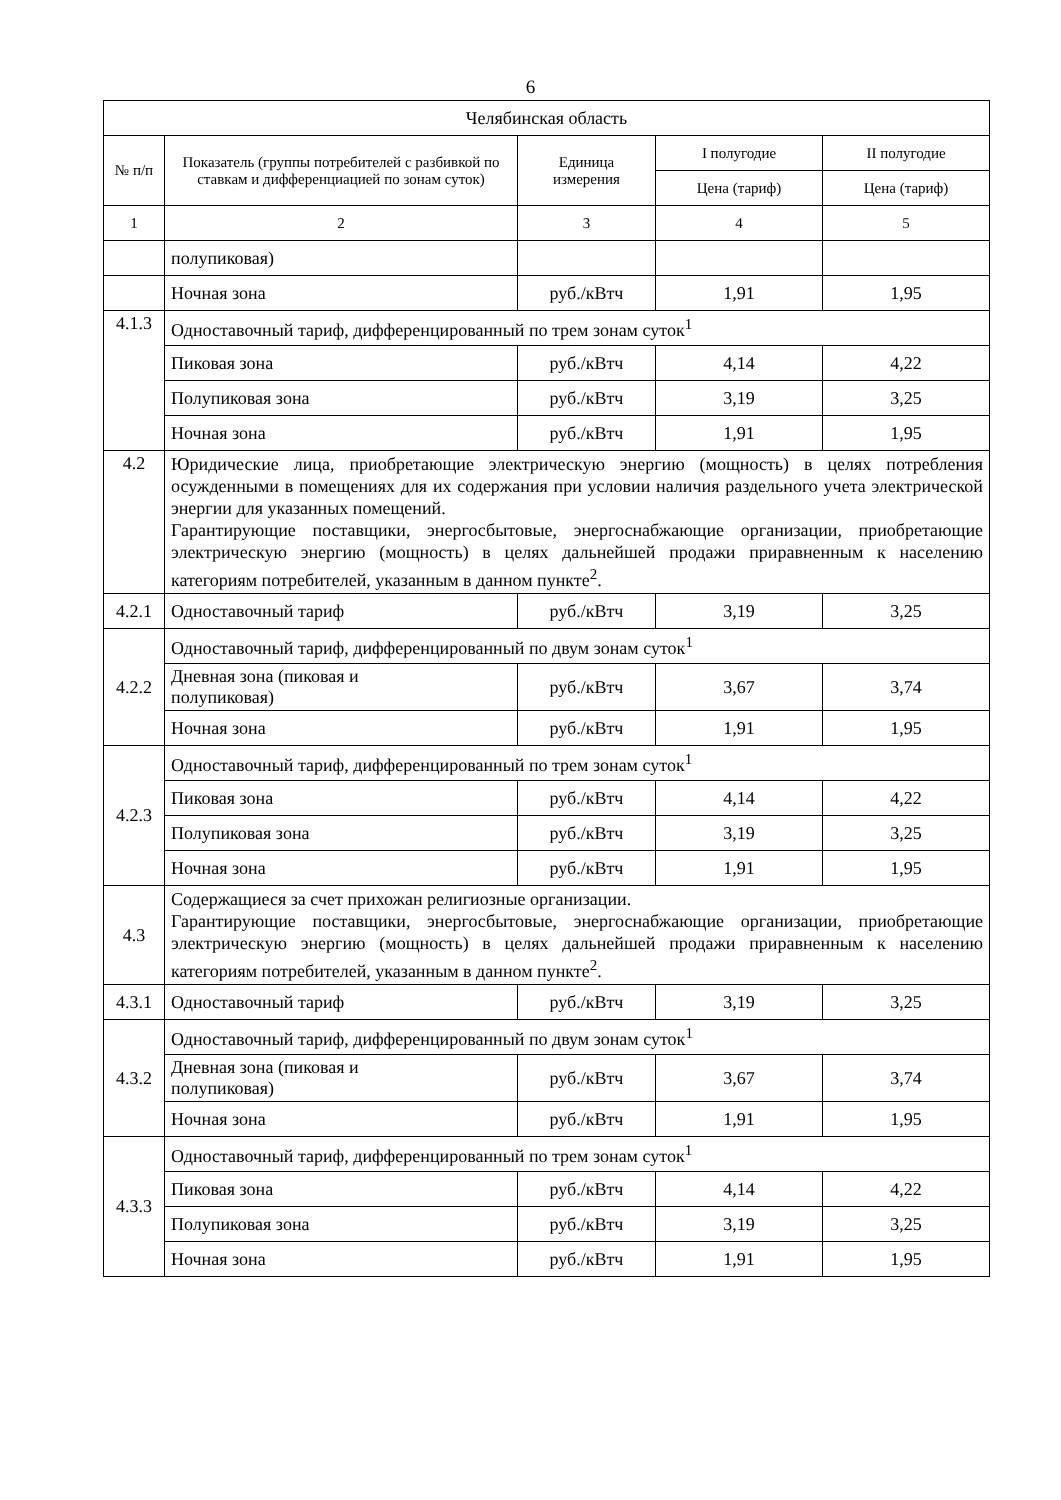6
| Челябинская область | | | | |
| --- | --- | --- | --- | --- |
| № п/п | Показатель (группы потребителей с разбивкой по ставкам и дифференциацией по зонам суток) | Единица измерения | I полугодие | II полугодие |
| | | | Цена (тариф) | Цена (тариф) |
| 1 | 2 | 3 | 4 | 5 |
| | полупиковая) | | | |
| | Ночная зона | руб./кВтч | 1,91 | 1,95 |
| 4.1.3 | Одноставочный тариф, дифференцированный по трем зонам суток<sup>1</sup> | | | |
| | Пиковая зона | руб./кВтч | 4,14 | 4,22 |
| | Полупиковая зона | руб./кВтч | 3,19 | 3,25 |
| | Ночная зона | руб./кВтч | 1,91 | 1,95 |
| 4.2 | Юридические лица, приобретающие электрическую энергию (мощность) в целях потребления осужденными в помещениях для их содержания при условии наличия раздельного учета электрической энергии для указанных помещений. Гарантирующие поставщики, энергосбытовые, энергоснабжающие организации, приобретающие электрическую энергию (мощность) в целях дальнейшей продажи приравненным к населению категориям потребителей, указанным в данном пункте<sup>2</sup>. | | | |
| 4.2.1 | Одноставочный тариф | руб./кВтч | 3,19 | 3,25 |
| 4.2.2 | Одноставочный тариф, дифференцированный по двум зонам суток<sup>1</sup> | | | |
| | Дневная зона (пиковая и полупиковая) | руб./кВтч | 3,67 | 3,74 |
| | Ночная зона | руб./кВтч | 1,91 | 1,95 |
| 4.2.3 | Одноставочный тариф, дифференцированный по трем зонам суток<sup>1</sup> | | | |
| | Пиковая зона | руб./кВтч | 4,14 | 4,22 |
| | Полупиковая зона | руб./кВтч | 3,19 | 3,25 |
| | Ночная зона | руб./кВтч | 1,91 | 1,95 |
| 4.3 | Содержащиеся за счет прихожан религиозные организации. Гарантирующие поставщики, энергосбытовые, энергоснабжающие организации, приобретающие электрическую энергию (мощность) в целях дальнейшей продажи приравненным к населению категориям потребителей, указанным в данном пункте<sup>2</sup>. | | | |
| 4.3.1 | Одноставочный тариф | руб./кВтч | 3,19 | 3,25 |
| 4.3.2 | Одноставочный тариф, дифференцированный по двум зонам суток<sup>1</sup> | | | |
| | Дневная зона (пиковая и полупиковая) | руб./кВтч | 3,67 | 3,74 |
| | Ночная зона | руб./кВтч | 1,91 | 1,95 |
| 4.3.3 | Одноставочный тариф, дифференцированный по трем зонам суток<sup>1</sup> | | | |
| | Пиковая зона | руб./кВтч | 4,14 | 4,22 |
| | Полупиковая зона | руб./кВтч | 3,19 | 3,25 |
| | Ночная зона | руб./кВтч | 1,91 | 1,95 |